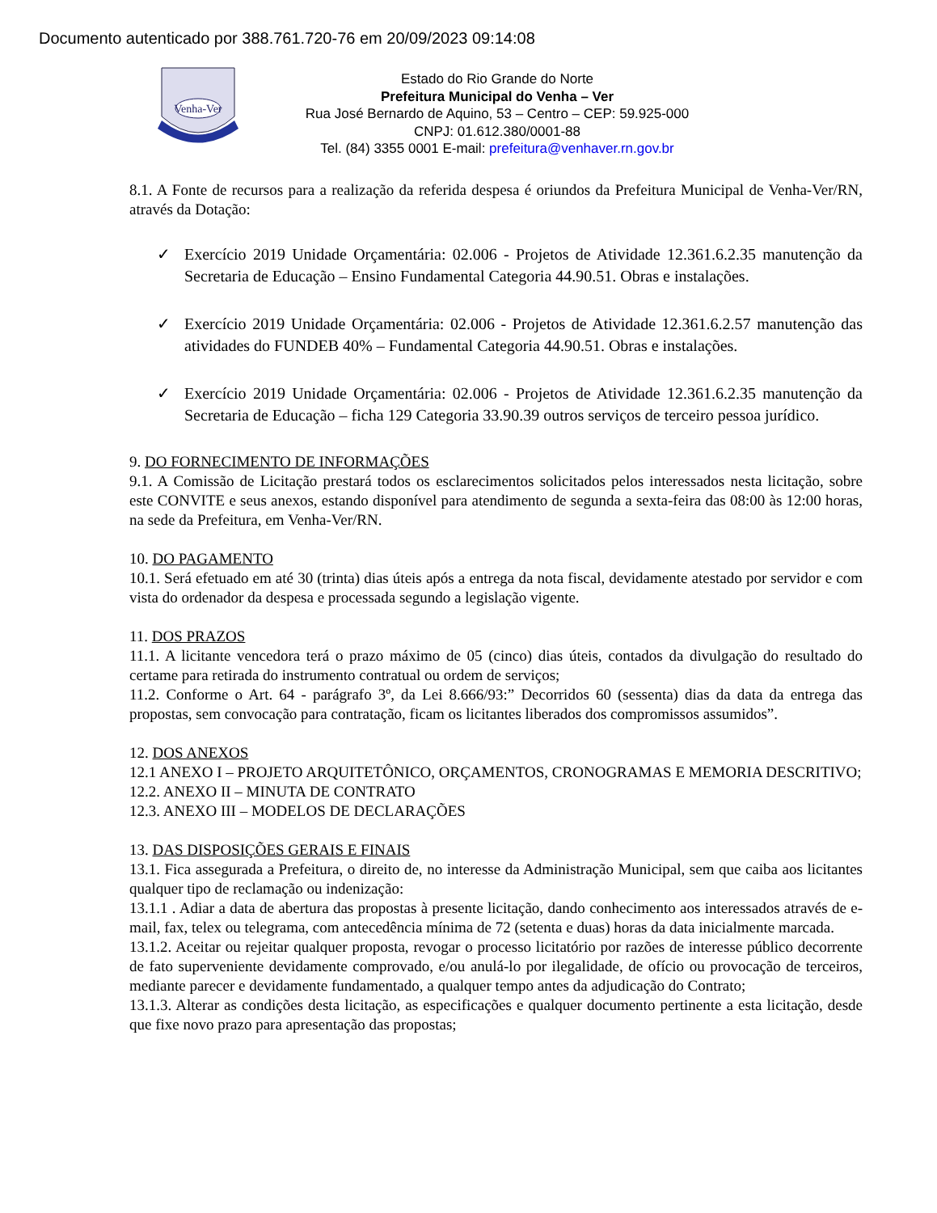Documento autenticado por 388.761.720-76 em 20/09/2023 09:14:08
Venha-Ver
Estado do Rio Grande do Norte
Prefeitura Municipal do Venha – Ver
Rua José Bernardo de Aquino, 53 – Centro – CEP: 59.925-000
CNPJ: 01.612.380/0001-88
Tel. (84) 3355 0001 E-mail: prefeitura@venhaver.rn.gov.br
8.1. A Fonte de recursos para a realização da referida despesa é oriundos da Prefeitura Municipal de Venha-Ver/RN, através da Dotação:
✓ Exercício 2019 Unidade Orçamentária: 02.006 - Projetos de Atividade 12.361.6.2.35 manutenção da Secretaria de Educação – Ensino Fundamental Categoria 44.90.51. Obras e instalações.
✓ Exercício 2019 Unidade Orçamentária: 02.006 - Projetos de Atividade 12.361.6.2.57 manutenção das atividades do FUNDEB 40% – Fundamental Categoria 44.90.51. Obras e instalações.
✓ Exercício 2019 Unidade Orçamentária: 02.006 - Projetos de Atividade 12.361.6.2.35 manutenção da Secretaria de Educação – ficha 129 Categoria 33.90.39 outros serviços de terceiro pessoa jurídico.
9. DO FORNECIMENTO DE INFORMAÇÕES
9.1. A Comissão de Licitação prestará todos os esclarecimentos solicitados pelos interessados nesta licitação, sobre este CONVITE e seus anexos, estando disponível para atendimento de segunda a sexta-feira das 08:00 às 12:00 horas, na sede da Prefeitura, em Venha-Ver/RN.
10. DO PAGAMENTO
10.1. Será efetuado em até 30 (trinta) dias úteis após a entrega da nota fiscal, devidamente atestado por servidor e com vista do ordenador da despesa e processada segundo a legislação vigente.
11. DOS PRAZOS
11.1. A licitante vencedora terá o prazo máximo de 05 (cinco) dias úteis, contados da divulgação do resultado do certame para retirada do instrumento contratual ou ordem de serviços;
11.2. Conforme o Art. 64 - parágrafo 3º, da Lei 8.666/93:” Decorridos 60 (sessenta) dias da data da entrega das propostas, sem convocação para contratação, ficam os licitantes liberados dos compromissos assumidos”.
12. DOS ANEXOS
12.1 ANEXO I – PROJETO ARQUITETÔNICO, ORÇAMENTOS, CRONOGRAMAS E MEMORIA DESCRITIVO;
12.2. ANEXO II – MINUTA DE CONTRATO
12.3. ANEXO III – MODELOS DE DECLARAÇÕES
13. DAS DISPOSIÇÕES GERAIS E FINAIS
13.1. Fica assegurada a Prefeitura, o direito de, no interesse da Administração Municipal, sem que caiba aos licitantes qualquer tipo de reclamação ou indenização:
13.1.1 . Adiar a data de abertura das propostas à presente licitação, dando conhecimento aos interessados através de e-mail, fax, telex ou telegrama, com antecedência mínima de 72 (setenta e duas) horas da data inicialmente marcada.
13.1.2. Aceitar ou rejeitar qualquer proposta, revogar o processo licitatório por razões de interesse público decorrente de fato superveniente devidamente comprovado, e/ou anulá-lo por ilegalidade, de ofício ou provocação de terceiros, mediante parecer e devidamente fundamentado, a qualquer tempo antes da adjudicação do Contrato;
13.1.3. Alterar as condições desta licitação, as especificações e qualquer documento pertinente a esta licitação, desde que fixe novo prazo para apresentação das propostas;